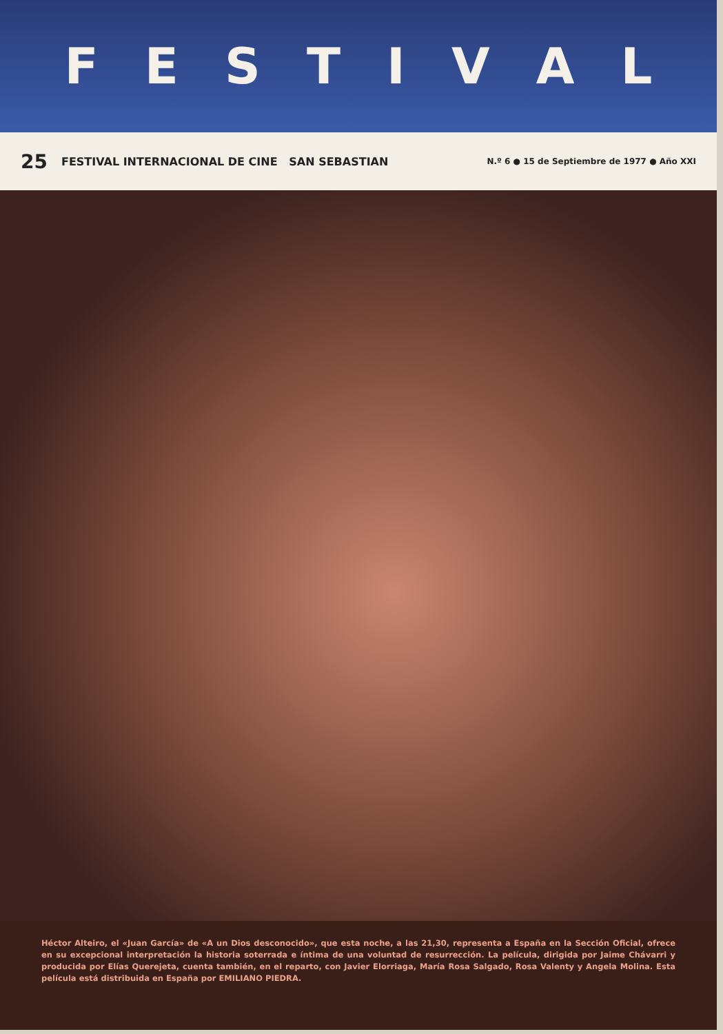FESTIVAL
25 FESTIVAL INTERNACIONAL DE CINE SAN SEBASTIAN N.º 6 ● 15 de Septiembre de 1977 ● Año XXI
Héctor Alteiro, el «Juan García» de «A un Dios desconocido», que esta noche, a las 21,30, representa a España en la Sección Oficial, ofrece en su excepcional interpretación la historia soterrada e íntima de una voluntad de resurrección. La película, dirigida por Jaime Chávarri y producida por Elías Querejeta, cuenta también, en el reparto, con Javier Elorriaga, María Rosa Salgado, Rosa Valenty y Angela Molina. Esta película está distribuida en España por EMILIANO PIEDRA.